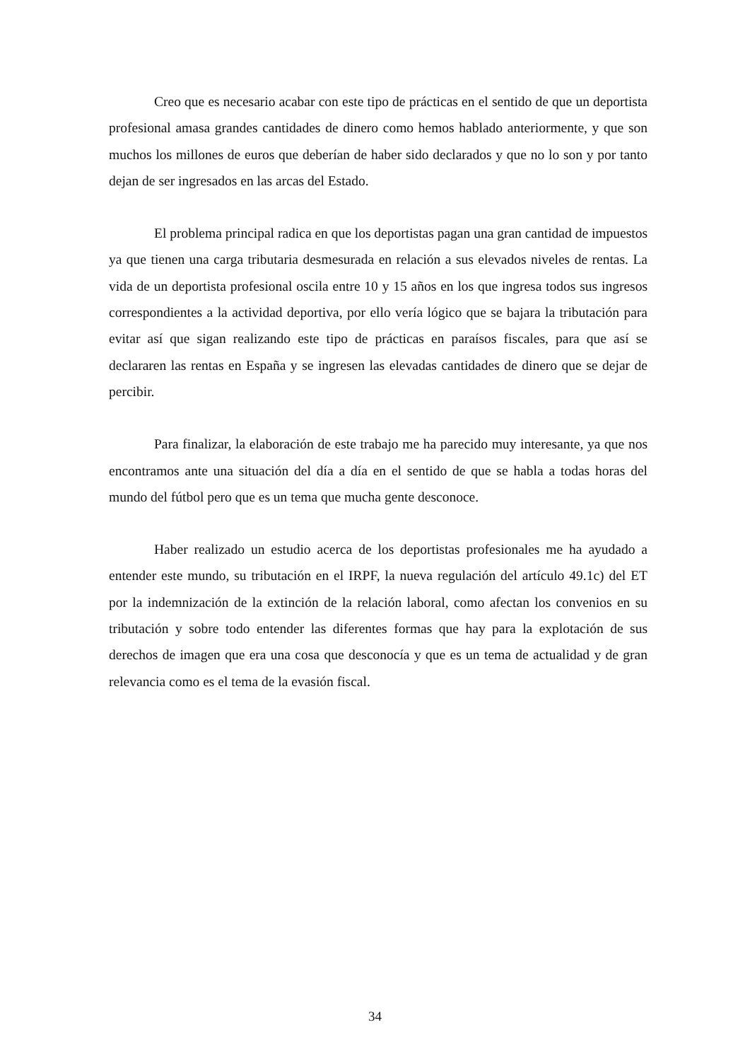Creo que es necesario acabar con este tipo de prácticas en el sentido de que un deportista profesional amasa grandes cantidades de dinero como hemos hablado anteriormente, y que son muchos los millones de euros que deberían de haber sido declarados y que no lo son y por tanto dejan de ser ingresados en las arcas del Estado.
El problema principal radica en que los deportistas pagan una gran cantidad de impuestos ya que tienen una carga tributaria desmesurada en relación a sus elevados niveles de rentas. La vida de un deportista profesional oscila entre 10 y 15 años en los que ingresa todos sus ingresos correspondientes a la actividad deportiva, por ello vería lógico que se bajara la tributación para evitar así que sigan realizando este tipo de prácticas en paraísos fiscales, para que así se declararen las rentas en España y se ingresen las elevadas cantidades de dinero que se dejar de percibir.
Para finalizar, la elaboración de este trabajo me ha parecido muy interesante, ya que nos encontramos ante una situación del día a día en el sentido de que se habla a todas horas del mundo del fútbol pero que es un tema que mucha gente desconoce.
Haber realizado un estudio acerca de los deportistas profesionales me ha ayudado a entender este mundo, su tributación en el IRPF, la nueva regulación del artículo 49.1c) del ET por la indemnización de la extinción de la relación laboral, como afectan los convenios en su tributación y sobre todo entender las diferentes formas que hay para la explotación de sus derechos de imagen que era una cosa que desconocía y que es un tema de actualidad y de gran relevancia como es el tema de la evasión fiscal.
34